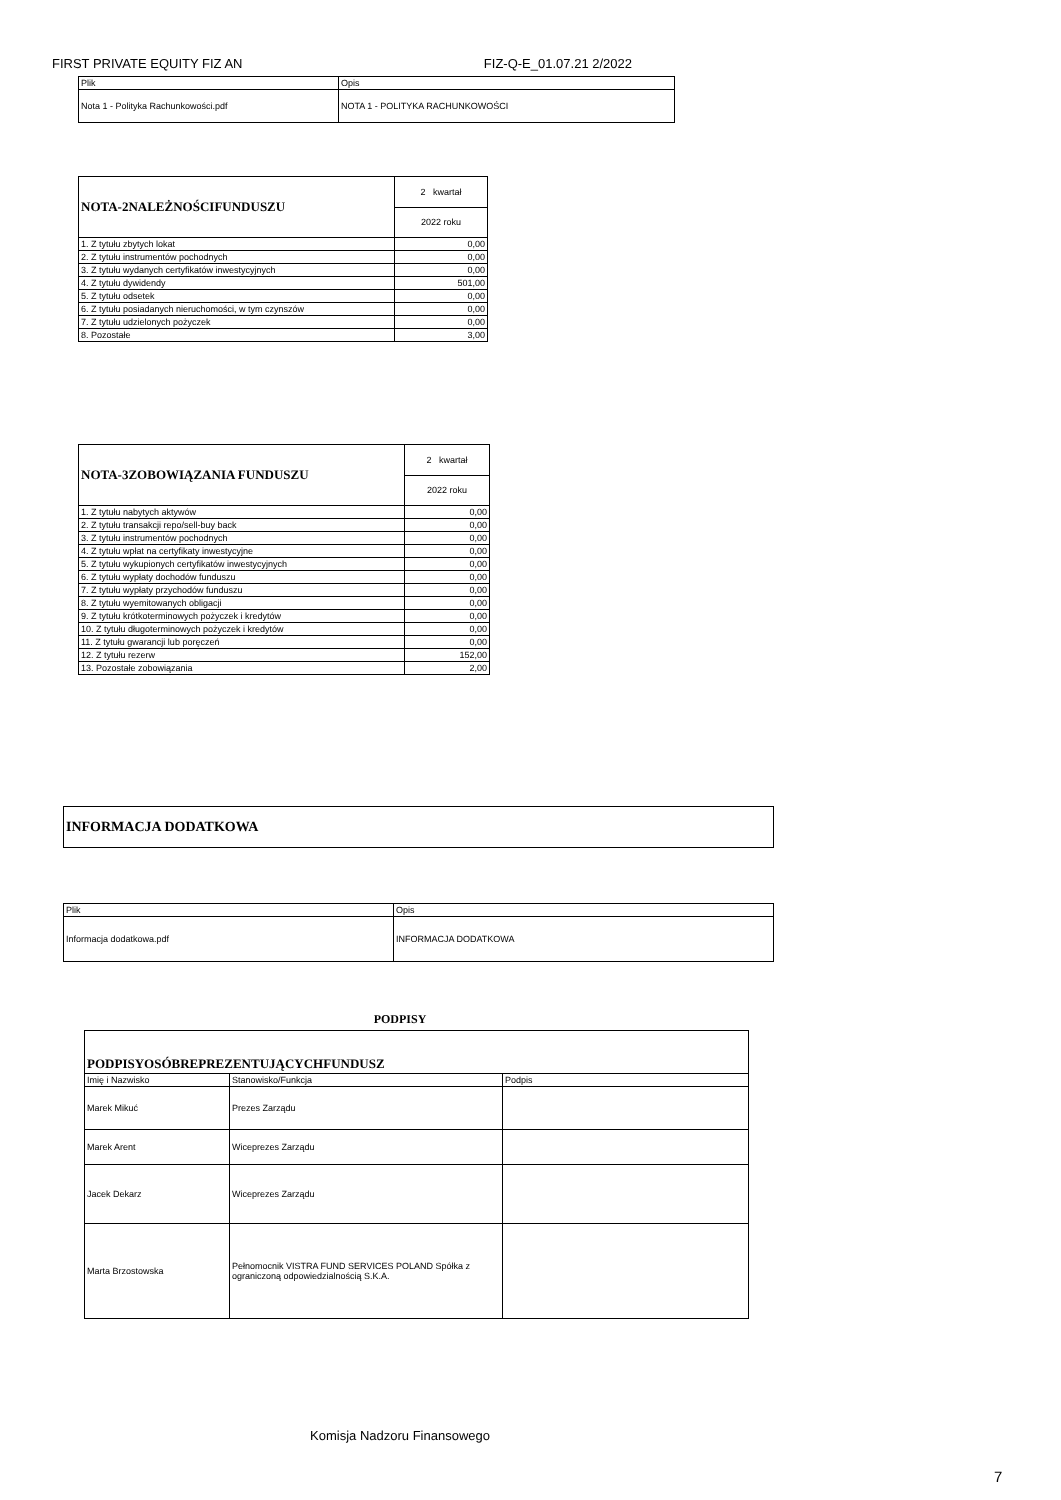FIRST PRIVATE EQUITY FIZ AN FIZ-Q-E_01.07.21 2/2022
| Plik | Opis |
| --- | --- |
| Nota 1 - Polityka Rachunkowości.pdf | NOTA 1 - POLITYKA RACHUNKOWOŚCI |
| NOTA-2NALEŻNOŚCIFUNDUSZU | 2 kwartał |
| --- | --- |
| | 2022 roku |
| 1. Z tytułu zbytych lokat | 0,00 |
| 2. Z tytułu instrumentów pochodnych | 0,00 |
| 3. Z tytułu wydanych certyfikatów inwestycyjnych | 0,00 |
| 4. Z tytułu dywidendy | 501,00 |
| 5. Z tytułu odsetek | 0,00 |
| 6. Z tytułu posiadanych nieruchomości, w tym czynszów | 0,00 |
| 7. Z tytułu udzielonych pożyczek | 0,00 |
| 8. Pozostałe | 3,00 |
| NOTA-3ZOBOWIĄZANIA FUNDUSZU | 2 kwartał |
| --- | --- |
| | 2022 roku |
| 1. Z tytułu nabytych aktywów | 0,00 |
| 2. Z tytułu transakcji repo/sell-buy back | 0,00 |
| 3. Z tytułu instrumentów pochodnych | 0,00 |
| 4. Z tytułu wpłat na certyfikaty inwestycyjne | 0,00 |
| 5. Z tytułu wykupionych certyfikatów inwestycyjnych | 0,00 |
| 6. Z tytułu wypłaty dochodów funduszu | 0,00 |
| 7. Z tytułu wypłaty przychodów funduszu | 0,00 |
| 8. Z tytułu wyemitowanych obligacji | 0,00 |
| 9. Z tytułu krótkoterminowych pożyczek i kredytów | 0,00 |
| 10. Z tytułu długoterminowych pożyczek i kredytów | 0,00 |
| 11. Z tytułu gwarancji lub poręczeń | 0,00 |
| 12. Z tytułu rezerw | 152,00 |
| 13. Pozostałe zobowiązania | 2,00 |
| INFORMACJA DODATKOWA |
| Plik | Opis |
| --- | --- |
| Informacja dodatkowa.pdf | INFORMACJA DODATKOWA |
PODPISY
| PODPISYOSÓBREPREZENTUJĄCYCHFUNDUSZ | | |
| Imię i Nazwisko | Stanowisko/Funkcja | Podpis |
| Marek Mikuć | Prezes Zarządu | |
| Marek Arent | Wiceprezes Zarządu | |
| Jacek Dekarz | Wiceprezes Zarządu | |
| Marta Brzostowska | Pełnomocnik VISTRA FUND SERVICES POLAND Spółka z ograniczoną odpowiedzialnością S.K.A. | |
Komisja Nadzoru Finansowego
7